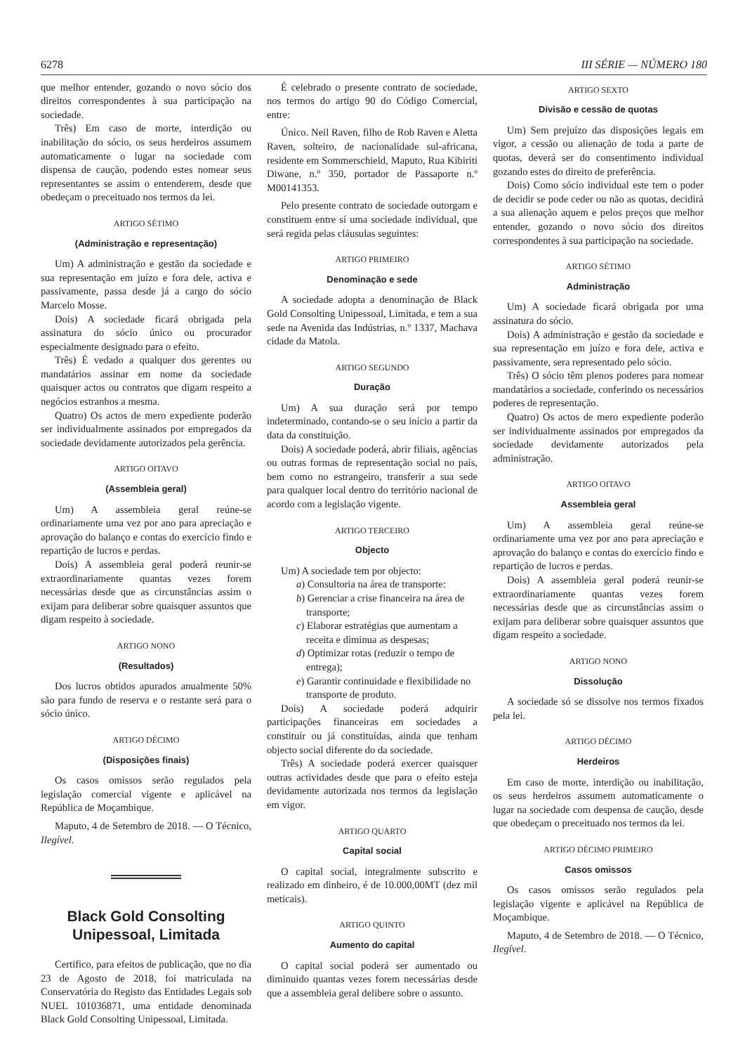6278 III SÉRIE — NÚMERO 180
que melhor entender, gozando o novo sócio dos direitos correspondentes à sua participação na sociedade.
Três) Em caso de morte, interdição ou inabilitação do sócio, os seus herdeiros assumem automaticamente o lugar na sociedade com dispensa de caução, podendo estes nomear seus representantes se assim o entenderem, desde que obedeçam o preceituado nos termos da lei.
ARTIGO SÉTIMO
(Administração e representação)
Um) A administração e gestão da sociedade e sua representação em juízo e fora dele, activa e passivamente, passa desde já a cargo do sócio Marcelo Mosse.
Dois) A sociedade ficará obrigada pela assinatura do sócio único ou procurador especialmente designado para o efeito.
Três) É vedado a qualquer dos gerentes ou mandatários assinar em nome da sociedade quaisquer actos ou contratos que digam respeito a negócios estranhos a mesma.
Quatro) Os actos de mero expediente poderão ser individualmente assinados por empregados da sociedade devidamente autorizados pela gerência.
ARTIGO OITAVO
(Assembleia geral)
Um) A assembleia geral reúne-se ordinariamente uma vez por ano para apreciação e aprovação do balanço e contas do exercício findo e repartição de lucros e perdas.
Dois) A assembleia geral poderá reunir-se extraordinariamente quantas vezes forem necessárias desde que as circunstâncias assim o exijam para deliberar sobre quaisquer assuntos que digam respeito à sociedade.
ARTIGO NONO
(Resultados)
Dos lucros obtidos apurados anualmente 50% são para fundo de reserva e o restante será para o sócio único.
ARTIGO DÉCIMO
(Disposições finais)
Os casos omissos serão regulados pela legislação comercial vigente e aplicável na República de Moçambique.
Maputo, 4 de Setembro de 2018. — O Técnico, Ilegível.
Black Gold Consolting
Unipessoal, Limitada
Certifico, para efeitos de publicação, que no dia 23 de Agosto de 2018, foi matriculada na Conservatória do Registo das Entidades Legais sob NUEL 101036871, uma entidade denominada Black Gold Consolting Unipessoal, Limitada.
É celebrado o presente contrato de sociedade, nos termos do artigo 90 do Código Comercial, entre:
Único. Neil Raven, filho de Rob Raven e Aletta Raven, solteiro, de nacionalidade sul-africana, residente em Sommerschield, Maputo, Rua Kibiriti Diwane, n.º 350, portador de Passaporte n.º M00141353.
Pelo presente contrato de sociedade outorgam e constituem entre sí uma sociedade individual, que será regida pelas cláusulas seguintes:
ARTIGO PRIMEIRO
Denominação e sede
A sociedade adopta a denominação de Black Gold Consolting Unipessoal, Limitada, e tem a sua sede na Avenida das Indústrias, n.º 1337, Machava cidade da Matola.
ARTIGO SEGUNDO
Duração
Um) A sua duração será por tempo indeterminado, contando-se o seu início a partir da data da constituição.
Dois) A sociedade poderá, abrir filiais, agências ou outras formas de representação social no país, bem como no estrangeiro, transferir a sua sede para qualquer local dentro do território nacional de acordo com a legislação vigente.
ARTIGO TERCEIRO
Objecto
Um) A sociedade tem por objecto:
a) Consultoria na área de transporte:
b) Gerenciar a crise financeira na área de transporte;
c) Elaborar estratégias que aumentam a receita e diminua as despesas;
d) Optimizar rotas (reduzir o tempo de entrega);
e) Garantir continuidade e flexibilidade no transporte de produto.
Dois) A sociedade poderá adquirir participações financeiras em sociedades a constituír ou já constituídas, ainda que tenham objecto social diferente do da sociedade.
Três) A sociedade poderá exercer quaisquer outras actividades desde que para o efeito esteja devidamente autorizada nos termos da legislação em vigor.
ARTIGO QUARTO
Capital social
O capital social, integralmente subscrito e realizado em dinheiro, é de 10.000,00MT (dez mil meticais).
ARTIGO QUINTO
Aumento do capital
O capital social poderá ser aumentado ou diminuido quantas vezes forem necessárias desde que a assembleia geral delibere sobre o assunto.
ARTIGO SEXTO
Divisão e cessão de quotas
Um) Sem prejuízo das disposições legais em vigor, a cessão ou alienação de toda a parte de quotas, deverá ser do consentimento individual gozando estes do direito de preferência.
Dois) Como sócio individual este tem o poder de decidir se pode ceder ou não as quotas, decidirá a sua alienação aquem e pelos preços que melhor entender, gozando o novo sócio dos direitos correspondentes à sua participação na sociedade.
ARTIGO SÉTIMO
Administração
Um) A sociedade ficará obrigada por uma assinatura do sócio.
Dois) A administração e gestão da sociedade e sua representação em juízo e fora dele, activa e passivamente, sera representado pelo sócio.
Três) O sócio têm plenos poderes para nomear mandatários a sociedade, conferindo os necessários poderes de representação.
Quatro) Os actos de mero expediente poderão ser individualmente assinados por empregados da sociedade devidamente autorizados pela administração.
ARTIGO OITAVO
Assembleia geral
Um) A assembleia geral reúne-se ordinariamente uma vez por ano para apreciação e aprovação do balanço e contas do exercício findo e repartição de lucros e perdas.
Dois) A assembleia geral poderá reunir-se extraordinariamente quantas vezes forem necessárias desde que as circunstâncias assim o exijam para deliberar sobre quaisquer assuntos que digam respeito a sociedade.
ARTIGO NONO
Dissolução
A sociedade só se dissolve nos termos fixados pela lei.
ARTIGO DÉCIMO
Herdeiros
Em caso de morte, interdição ou inabilitação, os seus herdeiros assumem automaticamente o lugar na sociedade com despensa de caução, desde que obedeçam o preceituado nos termos da lei.
ARTIGO DÉCIMO PRIMEIRO
Casos omissos
Os casos omissos serão regulados pela legislação vigente e aplicável na República de Moçambique.
Maputo, 4 de Setembro de 2018. — O Técnico, Ilegível.